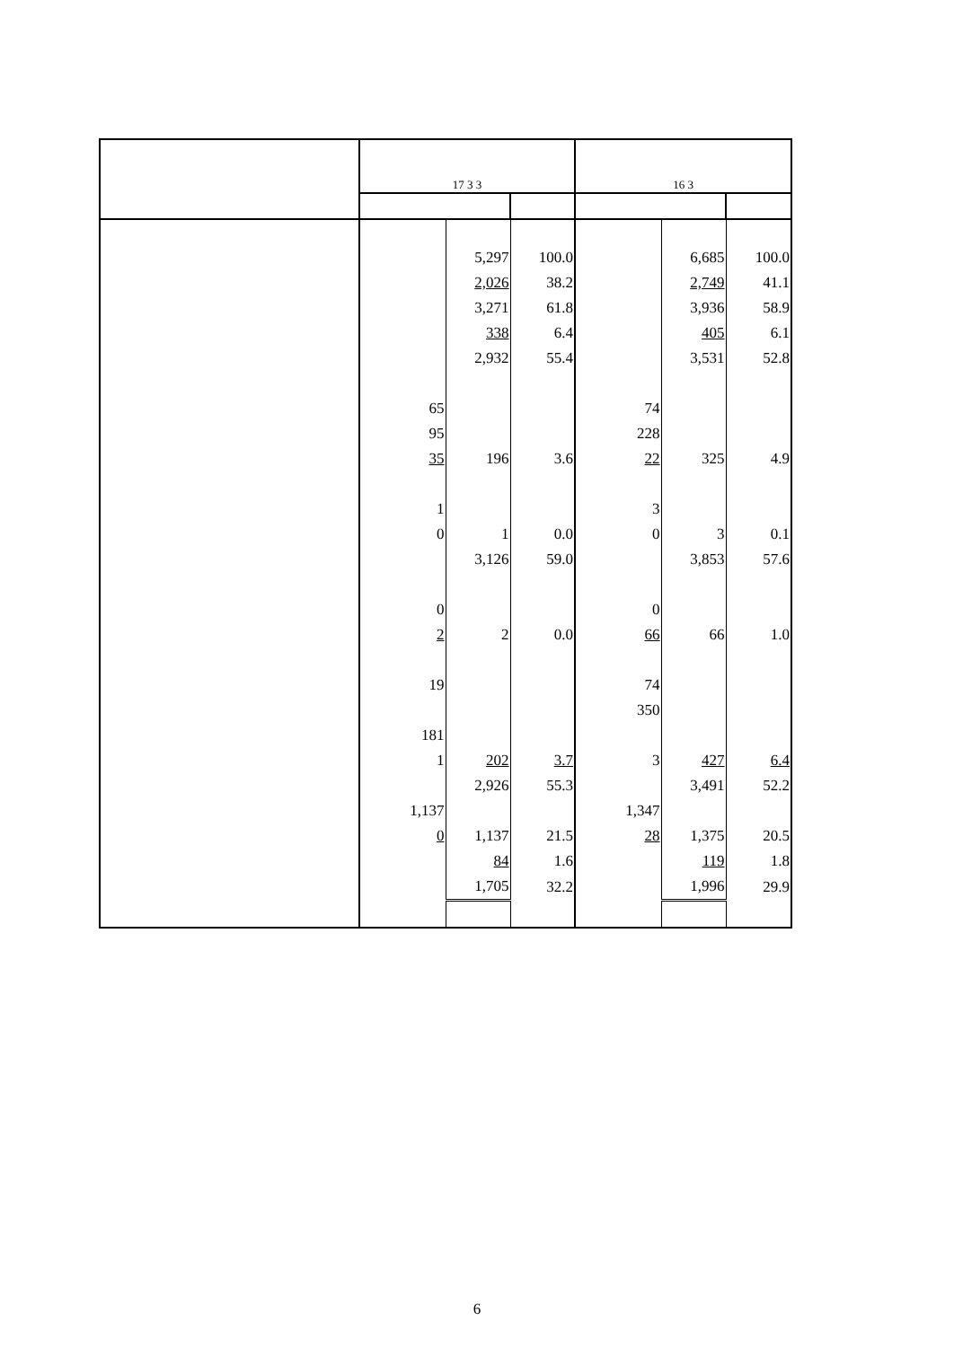| | 17 3 3 | | | 16 3 | | |
| --- | --- | --- | --- | --- | --- | --- |
| | | 5,297 | 100.0 | | 6,685 | 100.0 |
| | | 2,026 | 38.2 | | 2,749 | 41.1 |
| | | 3,271 | 61.8 | | 3,936 | 58.9 |
| | | 338 | 6.4 | | 405 | 6.1 |
| | | 2,932 | 55.4 | | 3,531 | 52.8 |
| | 65 | | | 74 | | |
| | 95 | | | 228 | | |
| | 35 | 196 | 3.6 | 22 | 325 | 4.9 |
| | 1 | | | 3 | | |
| | 0 | 1 | 0.0 | 0 | 3 | 0.1 |
| | | 3,126 | 59.0 | | 3,853 | 57.6 |
| | 0 | | | 0 | | |
| | 2 | 2 | 0.0 | 66 | 66 | 1.0 |
| | 19 | | | 74 | | |
| | | | | 350 | | |
| | 181 | | | | | |
| | 1 | 202 | 3.7 | 3 | 427 | 6.4 |
| | | 2,926 | 55.3 | | 3,491 | 52.2 |
| | 1,137 | | | 1,347 | | |
| | 0 | 1,137 | 21.5 | 28 | 1,375 | 20.5 |
| | | 84 | 1.6 | | 119 | 1.8 |
| | | 1,705 | 32.2 | | 1,996 | 29.9 |
6